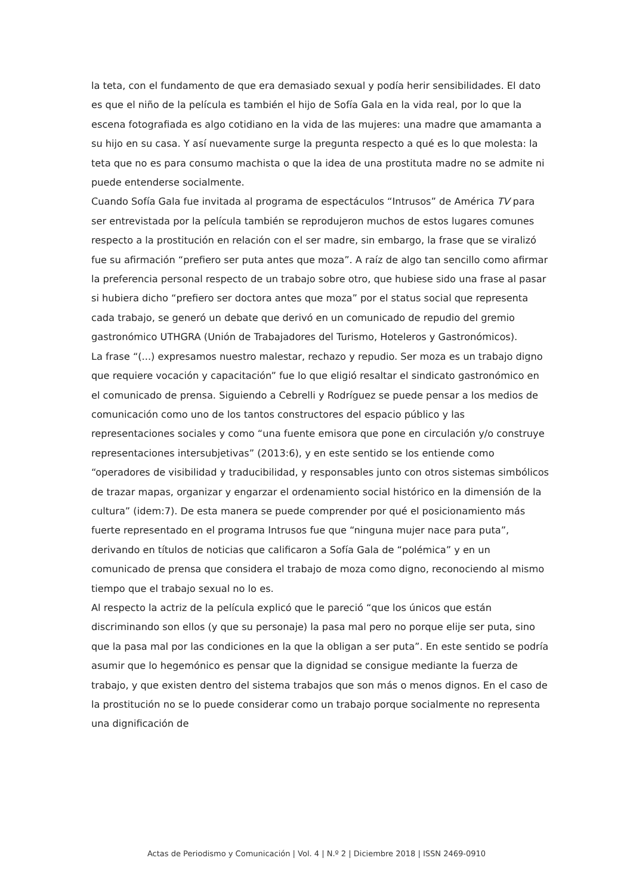la teta, con el fundamento de que era demasiado sexual y podía herir sensibilidades. El dato es que el niño de la película es también el hijo de Sofía Gala en la vida real, por lo que la escena fotografiada es algo cotidiano en la vida de las mujeres: una madre que amamanta a su hijo en su casa. Y así nuevamente surge la pregunta respecto a qué es lo que molesta: la teta que no es para consumo machista o que la idea de una prostituta madre no se admite ni puede entenderse socialmente.
Cuando Sofía Gala fue invitada al programa de espectáculos “Intrusos” de América TV para ser entrevistada por la película también se reprodujeron muchos de estos lugares comunes respecto a la prostitución en relación con el ser madre, sin embargo, la frase que se viralizó fue su afirmación “prefiero ser puta antes que moza”. A raíz de algo tan sencillo como afirmar la preferencia personal respecto de un trabajo sobre otro, que hubiese sido una frase al pasar si hubiera dicho “prefiero ser doctora antes que moza” por el status social que representa cada trabajo, se generó un debate que derivó en un comunicado de repudio del gremio gastronómico UTHGRA (Unión de Trabajadores del Turismo, Hoteleros y Gastronómicos).
La frase “(...) expresamos nuestro malestar, rechazo y repudio. Ser moza es un trabajo digno que requiere vocación y capacitación” fue lo que eligió resaltar el sindicato gastronómico en el comunicado de prensa. Siguiendo a Cebrelli y Rodríguez se puede pensar a los medios de comunicación como uno de los tantos constructores del espacio público y las representaciones sociales y como “una fuente emisora que pone en circulación y/o construye representaciones intersubjetivas” (2013:6), y en este sentido se los entiende como “operadores de visibilidad y traducibilidad, y responsables junto con otros sistemas simbólicos de trazar mapas, organizar y engarzar el ordenamiento social histórico en la dimensión de la cultura” (idem:7). De esta manera se puede comprender por qué el posicionamiento más fuerte representado en el programa Intrusos fue que “ninguna mujer nace para puta”, derivando en títulos de noticias que calificaron a Sofía Gala de “polémica” y en un comunicado de prensa que considera el trabajo de moza como digno, reconociendo al mismo tiempo que el trabajo sexual no lo es.
Al respecto la actriz de la película explicó que le pareció “que los únicos que están discriminando son ellos (y que su personaje) la pasa mal pero no porque elije ser puta, sino que la pasa mal por las condiciones en la que la obligan a ser puta”. En este sentido se podría asumir que lo hegemónico es pensar que la dignidad se consigue mediante la fuerza de trabajo, y que existen dentro del sistema trabajos que son más o menos dignos. En el caso de la prostitución no se lo puede considerar como un trabajo porque socialmente no representa una dignificación de
Actas de Periodismo y Comunicación | Vol. 4 | N.º 2 | Diciembre 2018 | ISSN 2469-0910